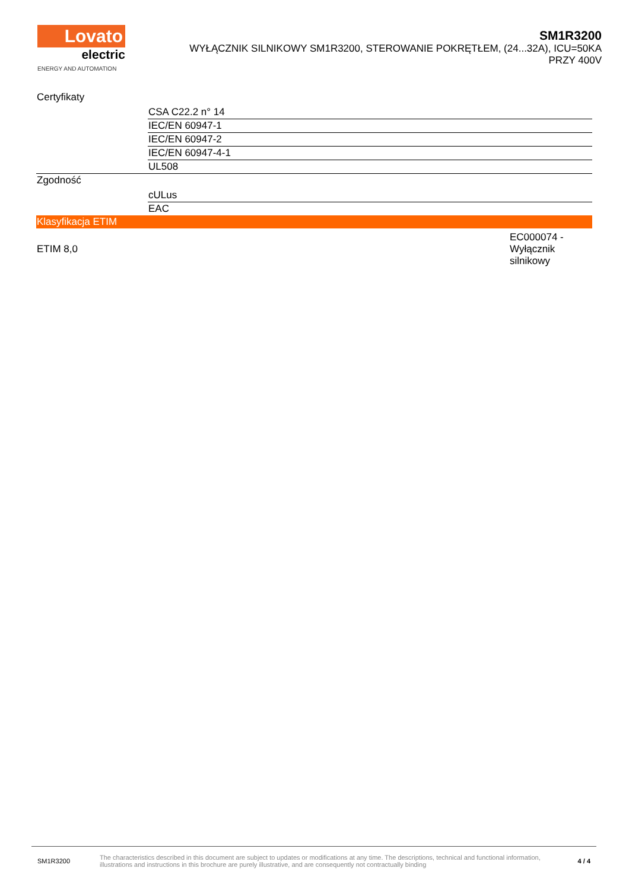Lovato
electric
ENERGY AND AUTOMATION
SM1R3200
WYŁĄCZNIK SILNIKOWY SM1R3200, STEROWANIE POKRĘTŁEM, (24...32A), ICU=50KA
PRZY 400V
| Certyfikaty | |
| | CSA C22.2 n° 14 |
| | IEC/EN 60947-1 |
| | IEC/EN 60947-2 |
| | IEC/EN 60947-4-1 |
| | UL508 |
| Zgodność | |
| | cULus |
| | EAC |
| Klasyfikacja ETIM | |
| ETIM 8,0 | EC000074 - Wyłącznik silnikowy |
SM1R3200
The characteristics described in this document are subject to updates or modifications at any time. The descriptions, technical and functional information, illustrations and instructions in this brochure are purely illustrative, and are consequently not contractually binding
4 / 4